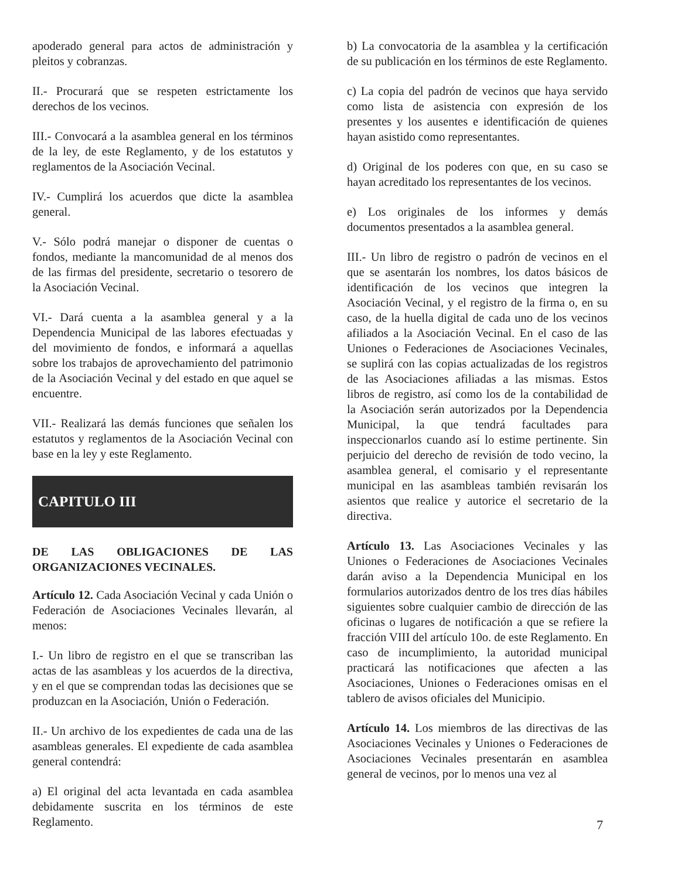apoderado general para actos de administración y pleitos y cobranzas.
II.- Procurará que se respeten estrictamente los derechos de los vecinos.
III.- Convocará a la asamblea general en los términos de la ley, de este Reglamento, y de los estatutos y reglamentos de la Asociación Vecinal.
IV.- Cumplirá los acuerdos que dicte la asamblea general.
V.- Sólo podrá manejar o disponer de cuentas o fondos, mediante la mancomunidad de al menos dos de las firmas del presidente, secretario o tesorero de la Asociación Vecinal.
VI.- Dará cuenta a la asamblea general y a la Dependencia Municipal de las labores efectuadas y del movimiento de fondos, e informará a aquellas sobre los trabajos de aprovechamiento del patrimonio de la Asociación Vecinal y del estado en que aquel se encuentre.
VII.- Realizará las demás funciones que señalen los estatutos y reglamentos de la Asociación Vecinal con base en la ley y este Reglamento.
CAPITULO III
DE LAS OBLIGACIONES DE LAS ORGANIZACIONES VECINALES.
Artículo 12. Cada Asociación Vecinal y cada Unión o Federación de Asociaciones Vecinales llevarán, al menos:
I.- Un libro de registro en el que se transcriban las actas de las asambleas y los acuerdos de la directiva, y en el que se comprendan todas las decisiones que se produzcan en la Asociación, Unión o Federación.
II.- Un archivo de los expedientes de cada una de las asambleas generales. El expediente de cada asamblea general contendrá:
a) El original del acta levantada en cada asamblea debidamente suscrita en los términos de este Reglamento.
b) La convocatoria de la asamblea y la certificación de su publicación en los términos de este Reglamento.
c) La copia del padrón de vecinos que haya servido como lista de asistencia con expresión de los presentes y los ausentes e identificación de quienes hayan asistido como representantes.
d) Original de los poderes con que, en su caso se hayan acreditado los representantes de los vecinos.
e) Los originales de los informes y demás documentos presentados a la asamblea general.
III.- Un libro de registro o padrón de vecinos en el que se asentarán los nombres, los datos básicos de identificación de los vecinos que integren la Asociación Vecinal, y el registro de la firma o, en su caso, de la huella digital de cada uno de los vecinos afiliados a la Asociación Vecinal. En el caso de las Uniones o Federaciones de Asociaciones Vecinales, se suplirá con las copias actualizadas de los registros de las Asociaciones afiliadas a las mismas. Estos libros de registro, así como los de la contabilidad de la Asociación serán autorizados por la Dependencia Municipal, la que tendrá facultades para inspeccionarlos cuando así lo estime pertinente. Sin perjuicio del derecho de revisión de todo vecino, la asamblea general, el comisario y el representante municipal en las asambleas también revisarán los asientos que realice y autorice el secretario de la directiva.
Artículo 13. Las Asociaciones Vecinales y las Uniones o Federaciones de Asociaciones Vecinales darán aviso a la Dependencia Municipal en los formularios autorizados dentro de los tres días hábiles siguientes sobre cualquier cambio de dirección de las oficinas o lugares de notificación a que se refiere la fracción VIII del artículo 10o. de este Reglamento. En caso de incumplimiento, la autoridad municipal practicará las notificaciones que afecten a las Asociaciones, Uniones o Federaciones omisas en el tablero de avisos oficiales del Municipio.
Artículo 14. Los miembros de las directivas de las Asociaciones Vecinales y Uniones o Federaciones de Asociaciones Vecinales presentarán en asamblea general de vecinos, por lo menos una vez al
7